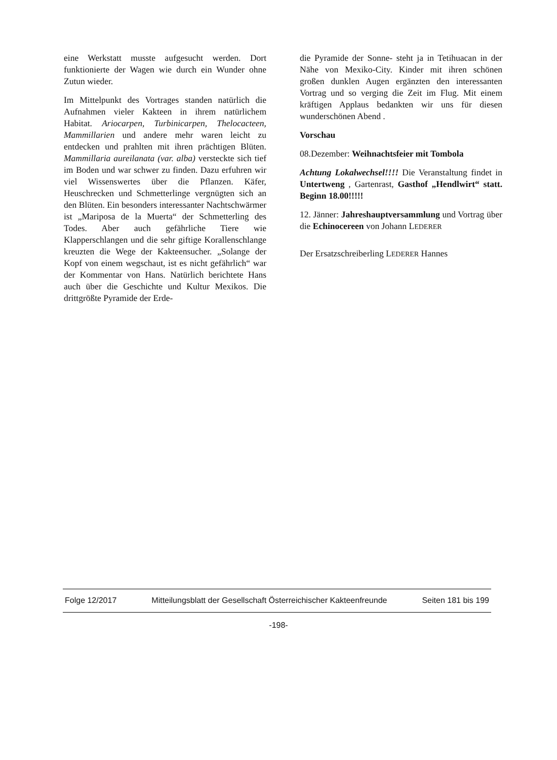eine Werkstatt musste aufgesucht werden. Dort funktionierte der Wagen wie durch ein Wunder ohne Zutun wieder.
Im Mittelpunkt des Vortrages standen natürlich die Aufnahmen vieler Kakteen in ihrem natürlichem Habitat. Ariocarpen, Turbinicarpen, Thelocacteen, Mammillarien und andere mehr waren leicht zu entdecken und prahlten mit ihren prächtigen Blüten. Mammillaria aureilanata (var. alba) versteckte sich tief im Boden und war schwer zu finden. Dazu erfuhren wir viel Wissenswertes über die Pflanzen. Käfer, Heuschrecken und Schmetterlinge vergnügten sich an den Blüten. Ein besonders interessanter Nachtschwärmer ist „Mariposa de la Muerta“ der Schmetterling des Todes. Aber auch gefährliche Tiere wie Klapperschlangen und die sehr giftige Korallenschlange kreuzten die Wege der Kakteensucher. „Solange der Kopf von einem wegschaut, ist es nicht gefährlich“ war der Kommentar von Hans. Natürlich berichtete Hans auch über die Geschichte und Kultur Mexikos. Die drittgrößte Pyramide der Erde-
die Pyramide der Sonne- steht ja in Tetihuacan in der Nähe von Mexiko-City. Kinder mit ihren schönen großen dunklen Augen ergänzten den interessanten Vortrag und so verging die Zeit im Flug. Mit einem kräftigen Applaus bedankten wir uns für diesen wunderschönen Abend .
Vorschau
08.Dezember: Weihnachtsfeier mit Tombola
Achtung Lokalwechsel!!!! Die Veranstaltung findet in Untertweng , Gartenrast, Gasthof „Hendlwirt“ statt. Beginn 18.00!!!!!
12. Jänner: Jahreshauptversammlung und Vortrag über die Echinocereen von Johann LEDERER
Der Ersatzschreiberling LEDERER Hannes
Folge 12/2017 Mitteilungsblatt der Gesellschaft Österreichischer Kakteenfreunde Seiten 181 bis 199
-198-